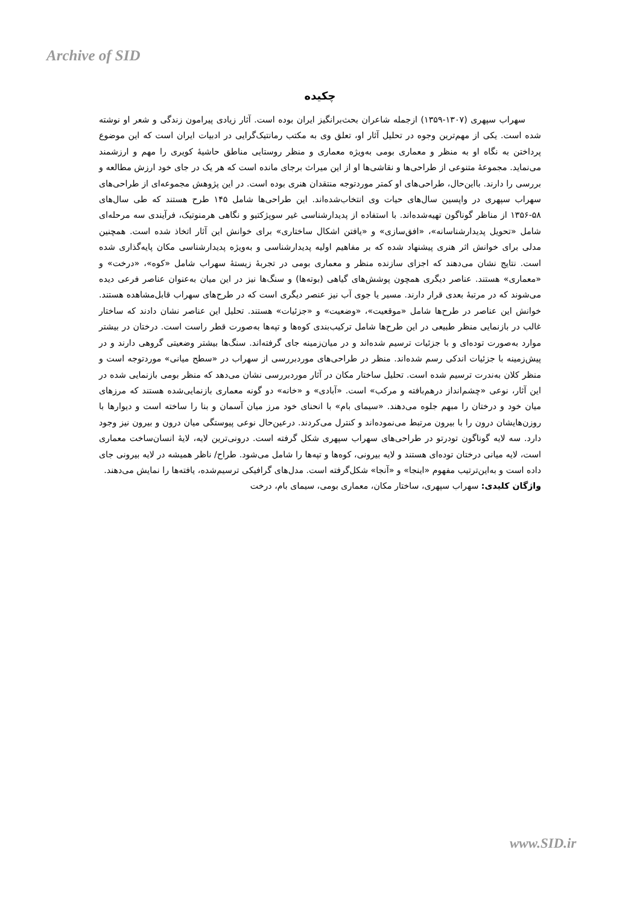Archive of SID
چکیده
سهراب سپهری (۱۳۰۷-۱۳۵۹) ازجمله شاعران بحث‌برانگیز ایران بوده است. آثار زیادی پیرامون زندگی و شعر او نوشته شده است. یکی از مهم‌ترین وجوه در تحلیل آثار او، تعلق وی به مکتب رمانتیک‌گرایی در ادبیات ایران است که این موضوع پرداختن به نگاه او به منظر و معماری بومی به‌ویژه معماری و منظر روستایی مناطق حاشیهٔ کویری را مهم و ارزشمند می‌نماید. مجموعهٔ متنوعی از طراحی‌ها و نقاشی‌ها او از این میراث برجای مانده است که هر یک در جای خود ارزش مطالعه و بررسی را دارند. بااین‌حال، طراحی‌های او کمتر موردتوجه منتقدان هنری بوده است. در این پژوهش مجموعه‌ای از طراحی‌های سهراب سپهری در واپسین سال‌های حیات وی انتخاب‌شده‌اند. این طراحی‌ها شامل ۱۴۵ طرح هستند که طی سال‌های ۵۸-۱۳۵۶ از مناظر گوناگون تهیه‌شده‌اند. با استفاده از پدیدارشناسی غیر سوپژکتیو و نگاهی هرمنوتیک، فرآیندی سه مرحله‌ای شامل «تحویل پدیدارشناسانه»، «افق‌سازی» و «یافتن اشکال ساختاری» برای خوانش این آثار اتخاذ شده است. همچنین مدلی برای خوانش اثر هنری پیشنهاد شده که بر مفاهیم اولیه پدیدارشناسی و به‌ویژه پدیدارشناسی مکان پایه‌گذاری شده است. نتایج نشان می‌دهند که اجزای سازنده منظر و معماری بومی در تجربهٔ زیستهٔ سهراب شامل «کوه»، «درخت» و «معماری» هستند. عناصر دیگری همچون پوشش‌های گیاهی (بوته‌ها) و سنگ‌ها نیز در این میان به‌عنوان عناصر فرعی دیده می‌شوند که در مرتبهٔ بعدی قرار دارند. مسیر یا جوی آب نیز عنصر دیگری است که در طرح‌های سهراب قابل‌مشاهده هستند. خوانش این عناصر در طرح‌ها شامل «موقعیت»، «وضعیت» و «جزئیات» هستند. تحلیل این عناصر نشان دادند که ساختار غالب در بازنمایی منظر طبیعی در این طرح‌ها شامل ترکیب‌بندی کوه‌ها و تپه‌ها به‌صورت قطر راست است. درختان در بیشتر موارد به‌صورت توده‌ای و با جزئیات ترسیم شده‌اند و در میان‌زمینه جای گرفته‌اند. سنگ‌ها بیشتر وضعیتی گروهی دارند و در پیش‌زمینه با جزئیات اندکی رسم شده‌اند. منظر در طراحی‌های موردبررسی از سهراب در «سطح میانی» موردتوجه است و منظر کلان به‌ندرت ترسیم شده است. تحلیل ساختار مکان در آثار موردبررسی نشان می‌دهد که منظر بومی بازنمایی شده در این آثار، نوعی «چشم‌انداز درهم‌بافته و مرکب» است. «آبادی» و «خانه» دو گونه معماری بازنمایی‌شده هستند که مرزهای میان خود و درختان را مبهم جلوه می‌دهند. «سیمای بام» با انحنای خود مرز میان آسمان و بنا را ساخته است و دیوارها با روزن‌هایشان درون را با بیرون مرتبط می‌نموده‌اند و کنترل می‌کردند. درعین‌حال نوعی پیوستگی میان درون و بیرون نیز وجود دارد. سه لایه گوناگون تودرتو در طراحی‌های سهراب سپهری شکل گرفته است. درونی‌ترین لایه، لایهٔ انسان‌ساخت معماری است، لایه میانی درختان توده‌ای هستند و لایه بیرونی، کوه‌ها و تپه‌ها را شامل می‌شود. طراح/ ناظر همیشه در لایه بیرونی جای داده است و به‌این‌ترتیب مفهوم «اینجا» و «آنجا» شکل‌گرفته است. مدل‌های گرافیکی ترسیم‌شده، یافته‌ها را نمایش می‌دهند.
واژگان کلیدی: سهراب سپهری، ساختار مکان، معماری بومی، سیمای بام، درخت
www.SID.ir